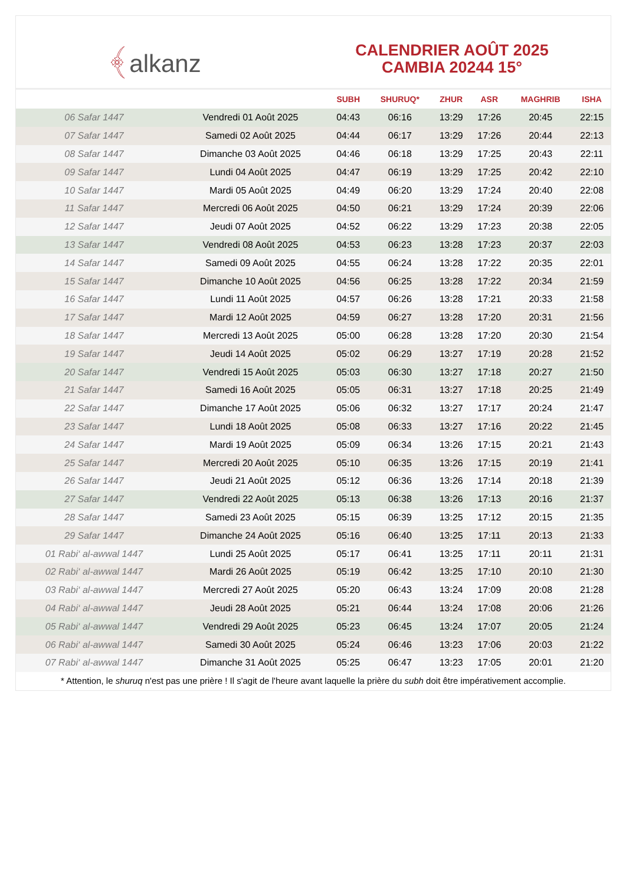﴾alkanz
CALENDRIER AOÛT 2025
CAMBIA 20244 15°
| | | SUBH | SHURUQ* | ZHUR | ASR | MAGHRIB | ISHA |
| --- | --- | --- | --- | --- | --- | --- | --- |
| 06 Safar 1447 | Vendredi 01 Août 2025 | 04:43 | 06:16 | 13:29 | 17:26 | 20:45 | 22:15 |
| 07 Safar 1447 | Samedi 02 Août 2025 | 04:44 | 06:17 | 13:29 | 17:26 | 20:44 | 22:13 |
| 08 Safar 1447 | Dimanche 03 Août 2025 | 04:46 | 06:18 | 13:29 | 17:25 | 20:43 | 22:11 |
| 09 Safar 1447 | Lundi 04 Août 2025 | 04:47 | 06:19 | 13:29 | 17:25 | 20:42 | 22:10 |
| 10 Safar 1447 | Mardi 05 Août 2025 | 04:49 | 06:20 | 13:29 | 17:24 | 20:40 | 22:08 |
| 11 Safar 1447 | Mercredi 06 Août 2025 | 04:50 | 06:21 | 13:29 | 17:24 | 20:39 | 22:06 |
| 12 Safar 1447 | Jeudi 07 Août 2025 | 04:52 | 06:22 | 13:29 | 17:23 | 20:38 | 22:05 |
| 13 Safar 1447 | Vendredi 08 Août 2025 | 04:53 | 06:23 | 13:28 | 17:23 | 20:37 | 22:03 |
| 14 Safar 1447 | Samedi 09 Août 2025 | 04:55 | 06:24 | 13:28 | 17:22 | 20:35 | 22:01 |
| 15 Safar 1447 | Dimanche 10 Août 2025 | 04:56 | 06:25 | 13:28 | 17:22 | 20:34 | 21:59 |
| 16 Safar 1447 | Lundi 11 Août 2025 | 04:57 | 06:26 | 13:28 | 17:21 | 20:33 | 21:58 |
| 17 Safar 1447 | Mardi 12 Août 2025 | 04:59 | 06:27 | 13:28 | 17:20 | 20:31 | 21:56 |
| 18 Safar 1447 | Mercredi 13 Août 2025 | 05:00 | 06:28 | 13:28 | 17:20 | 20:30 | 21:54 |
| 19 Safar 1447 | Jeudi 14 Août 2025 | 05:02 | 06:29 | 13:27 | 17:19 | 20:28 | 21:52 |
| 20 Safar 1447 | Vendredi 15 Août 2025 | 05:03 | 06:30 | 13:27 | 17:18 | 20:27 | 21:50 |
| 21 Safar 1447 | Samedi 16 Août 2025 | 05:05 | 06:31 | 13:27 | 17:18 | 20:25 | 21:49 |
| 22 Safar 1447 | Dimanche 17 Août 2025 | 05:06 | 06:32 | 13:27 | 17:17 | 20:24 | 21:47 |
| 23 Safar 1447 | Lundi 18 Août 2025 | 05:08 | 06:33 | 13:27 | 17:16 | 20:22 | 21:45 |
| 24 Safar 1447 | Mardi 19 Août 2025 | 05:09 | 06:34 | 13:26 | 17:15 | 20:21 | 21:43 |
| 25 Safar 1447 | Mercredi 20 Août 2025 | 05:10 | 06:35 | 13:26 | 17:15 | 20:19 | 21:41 |
| 26 Safar 1447 | Jeudi 21 Août 2025 | 05:12 | 06:36 | 13:26 | 17:14 | 20:18 | 21:39 |
| 27 Safar 1447 | Vendredi 22 Août 2025 | 05:13 | 06:38 | 13:26 | 17:13 | 20:16 | 21:37 |
| 28 Safar 1447 | Samedi 23 Août 2025 | 05:15 | 06:39 | 13:25 | 17:12 | 20:15 | 21:35 |
| 29 Safar 1447 | Dimanche 24 Août 2025 | 05:16 | 06:40 | 13:25 | 17:11 | 20:13 | 21:33 |
| 01 Rabi‘ al-awwal 1447 | Lundi 25 Août 2025 | 05:17 | 06:41 | 13:25 | 17:11 | 20:11 | 21:31 |
| 02 Rabi‘ al-awwal 1447 | Mardi 26 Août 2025 | 05:19 | 06:42 | 13:25 | 17:10 | 20:10 | 21:30 |
| 03 Rabi‘ al-awwal 1447 | Mercredi 27 Août 2025 | 05:20 | 06:43 | 13:24 | 17:09 | 20:08 | 21:28 |
| 04 Rabi‘ al-awwal 1447 | Jeudi 28 Août 2025 | 05:21 | 06:44 | 13:24 | 17:08 | 20:06 | 21:26 |
| 05 Rabi‘ al-awwal 1447 | Vendredi 29 Août 2025 | 05:23 | 06:45 | 13:24 | 17:07 | 20:05 | 21:24 |
| 06 Rabi‘ al-awwal 1447 | Samedi 30 Août 2025 | 05:24 | 06:46 | 13:23 | 17:06 | 20:03 | 21:22 |
| 07 Rabi‘ al-awwal 1447 | Dimanche 31 Août 2025 | 05:25 | 06:47 | 13:23 | 17:05 | 20:01 | 21:20 |
* Attention, le shuruq n'est pas une prière ! Il s'agit de l'heure avant laquelle la prière du subh doit être impérativement accomplie.